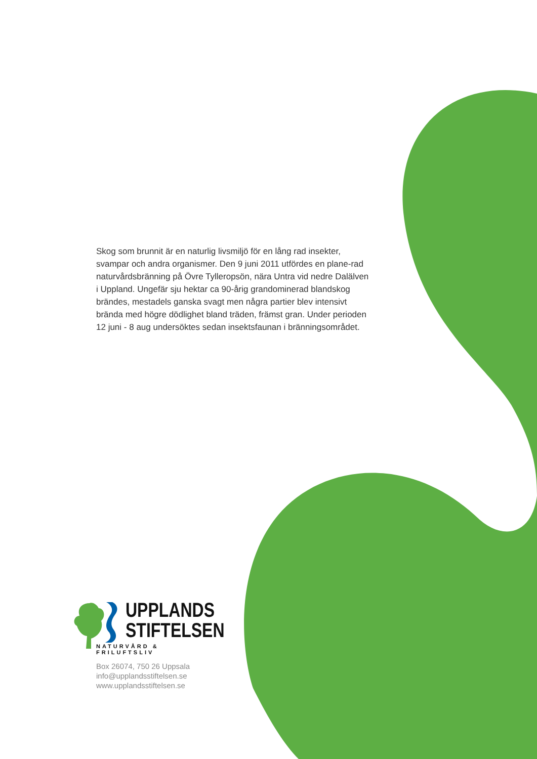Skog som brunnit är en naturlig livsmiljö för en lång rad insekter, svampar och andra organismer. Den 9 juni 2011 utfördes en plane-rad naturvårdsbränning på Övre Tylleropsön, nära Untra vid nedre Dalälven i Uppland. Ungefär sju hektar ca 90-årig grandominerad blandskog brändes, mestadels ganska svagt men några partier blev intensivt brända med högre dödlighet bland träden, främst gran. Under perioden 12 juni - 8 aug undersöktes sedan insektsfaunan i bränningsområdet.
UPPLANDS
STIFTELSEN
NATURVÅRD & FRILUFTSLIV
Box 26074, 750 26 Uppsala
info@upplandsstiftelsen.se
www.upplandsstiftelsen.se